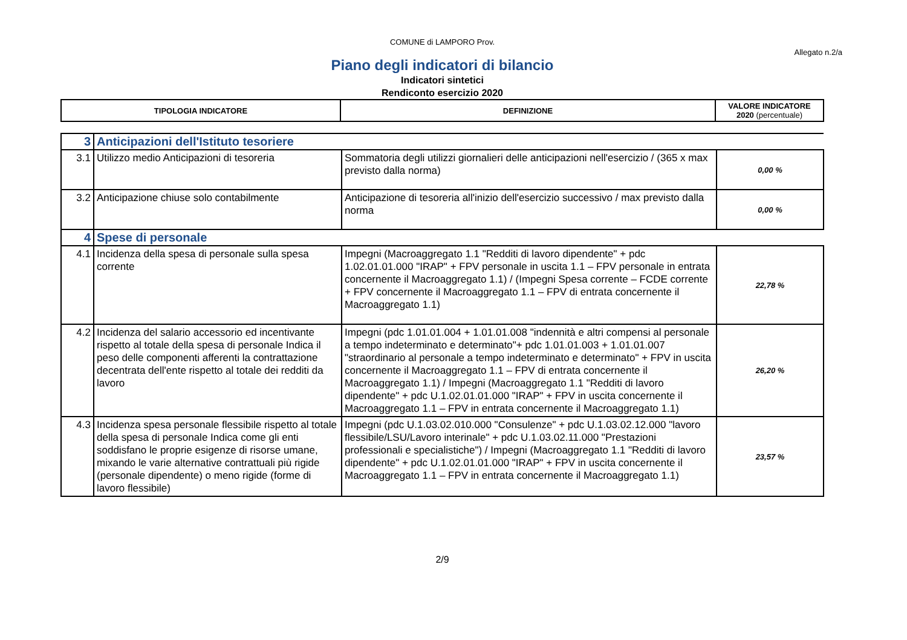COMUNE di LAMPORO Prov.
Allegato n.2/a
Piano degli indicatori di bilancio
Indicatori sintetici
Rendiconto esercizio 2020
| TIPOLOGIA INDICATORE | DEFINIZIONE | VALORE INDICATORE 2020 (percentuale) |
| 3 | Anticipazioni dell'Istituto tesoriere | | |
| 3.1 | Utilizzo medio Anticipazioni di tesoreria | Sommatoria degli utilizzi giornalieri delle anticipazioni nell'esercizio / (365 x max previsto dalla norma) | 0,00 % |
| 3.2 | Anticipazione chiuse solo contabilmente | Anticipazione di tesoreria all'inizio dell'esercizio successivo / max previsto dalla norma | 0,00 % |
| 4 | Spese di personale | | |
| 4.1 | Incidenza della spesa di personale sulla spesa corrente | Impegni (Macroaggregato 1.1 "Redditi di lavoro dipendente" + pdc 1.02.01.01.000 "IRAP" + FPV personale in uscita 1.1 – FPV personale in entrata concernente il Macroaggregato 1.1) / (Impegni Spesa corrente – FCDE corrente + FPV concernente il Macroaggregato 1.1 – FPV di entrata concernente il Macroaggregato 1.1) | 22,78 % |
| 4.2 | Incidenza del salario accessorio ed incentivante rispetto al totale della spesa di personale Indica il peso delle componenti afferenti la contrattazione decentrata dell'ente rispetto al totale dei redditi da lavoro | Impegni (pdc 1.01.01.004 + 1.01.01.008 "indennità e altri compensi al personale a tempo indeterminato e determinato"+ pdc 1.01.01.003 + 1.01.01.007 "straordinario al personale a tempo indeterminato e determinato" + FPV in uscita concernente il Macroaggregato 1.1 – FPV di entrata concernente il Macroaggregato 1.1) / Impegni (Macroaggregato 1.1 "Redditi di lavoro dipendente" + pdc U.1.02.01.01.000 "IRAP" + FPV in uscita concernente il Macroaggregato 1.1 – FPV in entrata concernente il Macroaggregato 1.1) | 26,20 % |
| 4.3 | Incidenza spesa personale flessibile rispetto al totale della spesa di personale Indica come gli enti soddisfano le proprie esigenze di risorse umane, mixando le varie alternative contrattuali più rigide (personale dipendente) o meno rigide (forme di lavoro flessibile) | Impegni (pdc U.1.03.02.010.000 "Consulenze" + pdc U.1.03.02.12.000 "lavoro flessibile/LSU/Lavoro interinale" + pdc U.1.03.02.11.000 "Prestazioni professionali e specialistiche") / Impegni (Macroaggregato 1.1 "Redditi di lavoro dipendente" + pdc U.1.02.01.01.000 "IRAP" + FPV in uscita concernente il Macroaggregato 1.1 – FPV in entrata concernente il Macroaggregato 1.1) | 23,57 % |
2/9